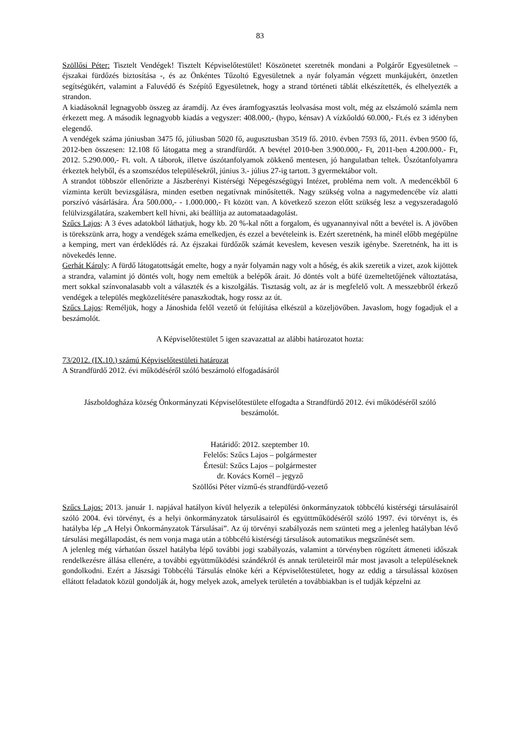83
Szöllősi Péter: Tisztelt Vendégek! Tisztelt Képviselőtestület! Köszönetet szeretnék mondani a Polgárőr Egyesületnek – éjszakai fürdőzés biztosítása -, és az Önkéntes Tűzoltó Egyesületnek a nyár folyamán végzett munkájukért, önzetlen segítségükért, valamint a Faluvédő és Szépítő Egyesületnek, hogy a strand történeti táblát elkészítették, és elhelyezték a strandon.
A kiadásoknál legnagyobb összeg az áramdíj. Az éves áramfogyasztás leolvasása most volt, még az elszámoló számla nem érkezett meg. A második legnagyobb kiadás a vegyszer: 408.000,- (hypo, kénsav) A vízkőoldó 60.000,- Ft.és ez 3 idényben elegendő.
A vendégek száma júniusban 3475 fő, júliusban 5020 fő, augusztusban 3519 fő. 2010. évben 7593 fő, 2011. évben 9500 fő, 2012-ben összesen: 12.108 fő látogatta meg a strandfürdőt. A bevétel 2010-ben 3.900.000,- Ft, 2011-ben 4.200.000.- Ft, 2012. 5.290.000,- Ft. volt. A táborok, illetve úszótanfolyamok zökkenő mentesen, jó hangulatban teltek. Úszótanfolyamra érkeztek helyből, és a szomszédos településekről, június 3.- július 27-ig tartott. 3 gyermektábor volt.
A strandot többször ellenőrizte a Jászberényi Kistérségi Népegészségügyi Intézet, probléma nem volt. A medencékből 6 vízminta került bevizsgálásra, minden esetben negatívnak minősítették. Nagy szükség volna a nagymedencébe víz alatti porszívó vásárlására. Ára 500.000,- - 1.000.000,- Ft között van. A következő szezon előtt szükség lesz a vegyszeradagoló felülvizsgálatára, szakembert kell hívni, aki beállítja az automataadagolást.
Szűcs Lajos: A 3 éves adatokból láthatjuk, hogy kb. 20 %-kal nőtt a forgalom, és ugyanannyival nőtt a bevétel is. A jövőben is törekszünk arra, hogy a vendégek száma emelkedjen, és ezzel a bevételeink is. Ezért szeretnénk, ha minél előbb megépülne a kemping, mert van érdeklődés rá. Az éjszakai fürdőzők számát keveslem, kevesen veszik igénybe. Szeretnénk, ha itt is növekedés lenne.
Gerhát Károly: A fürdő látogatottságát emelte, hogy a nyár folyamán nagy volt a hőség, és akik szeretik a vizet, azok kijöttek a strandra, valamint jó döntés volt, hogy nem emeltük a belépők árait. Jó döntés volt a büfé üzemeltetőjének változtatása, mert sokkal színvonalasabb volt a választék és a kiszolgálás. Tisztaság volt, az ár is megfelelő volt. A messzebbről érkező vendégek a település megközelítésére panaszkodtak, hogy rossz az út.
Szűcs Lajos: Reméljük, hogy a Jánoshida felől vezető út felújítása elkészül a közeljövőben. Javaslom, hogy fogadjuk el a beszámolót.
A Képviselőtestület 5 igen szavazattal az alábbi határozatot hozta:
73/2012. (IX.10.) számú Képviselőtestületi határozat
A Strandfürdő 2012. évi működéséről szóló beszámoló elfogadásáról
Jászboldogháza község Önkormányzati Képviselőtestülete elfogadta a Strandfürdő 2012. évi működéséről szóló beszámolót.
Határidő: 2012. szeptember 10.
Felelős: Szűcs Lajos – polgármester
Értesül: Szűcs Lajos – polgármester
dr. Kovács Kornél – jegyző
Szöllősi Péter vízmű-és strandfürdő-vezető
Szűcs Lajos: 2013. január 1. napjával hatályon kívül helyezik a települési önkormányzatok többcélú kistérségi társulásairól szóló 2004. évi törvényt, és a helyi önkormányzatok társulásairól és együttműködéséről szóló 1997. évi törvényt is, és hatályba lép „A Helyi Önkormányzatok Társulásai”. Az új törvényi szabályozás nem szünteti meg a jelenleg hatályban lévő társulási megállapodást, és nem vonja maga után a többcélú kistérségi társulások automatikus megszűnését sem.
A jelenleg még várhatóan ősszel hatályba lépő további jogi szabályozás, valamint a törvényben rögzített átmeneti időszak rendelkezésre állása ellenére, a további együttműködési szándékról és annak területeiről már most javasolt a településeknek gondolkodni. Ezért a Jászsági Többcélú Társulás elnöke kéri a Képviselőtestületet, hogy az eddig a társulással közösen ellátott feladatok közül gondolják át, hogy melyek azok, amelyek területén a továbbiakban is el tudják képzelni az